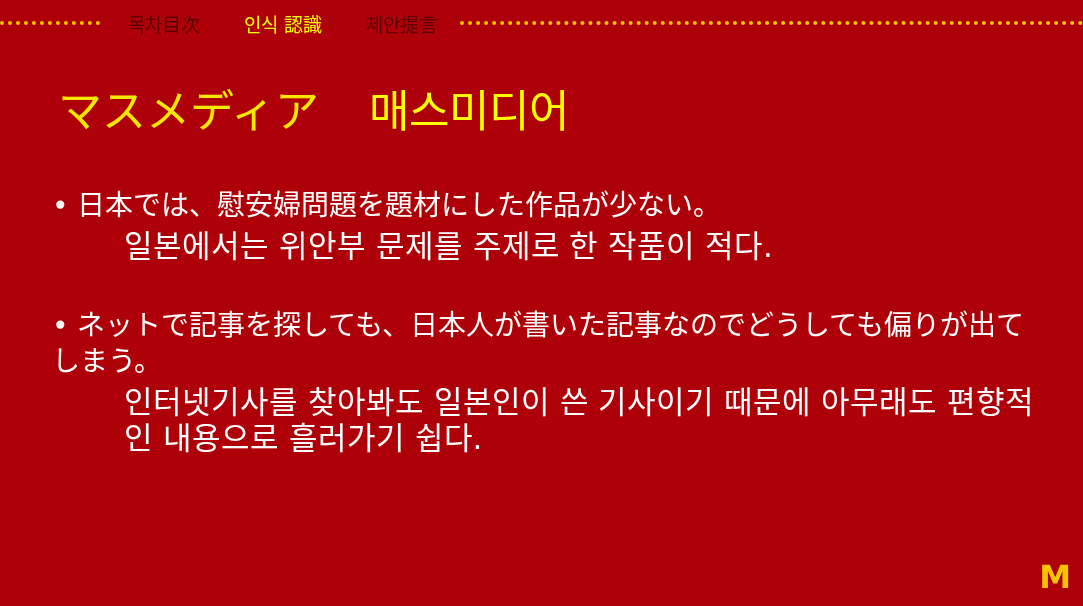목차目次 인식 認識 제안提言
マスメディア 매스미디어
• 日本では、慰安婦問題を題材にした作品が少ない。
일본에서는 위안부 문제를 주제로 한 작품이 적다.
• ネットで記事を探しても、日本人が書いた記事なのでどうしても偏りが出てしまう。
인터넷기사를 찾아봐도 일본인이 쓴 기사이기 때문에 아무래도 편향적인 내용으로 흘러가기 쉽다.
M